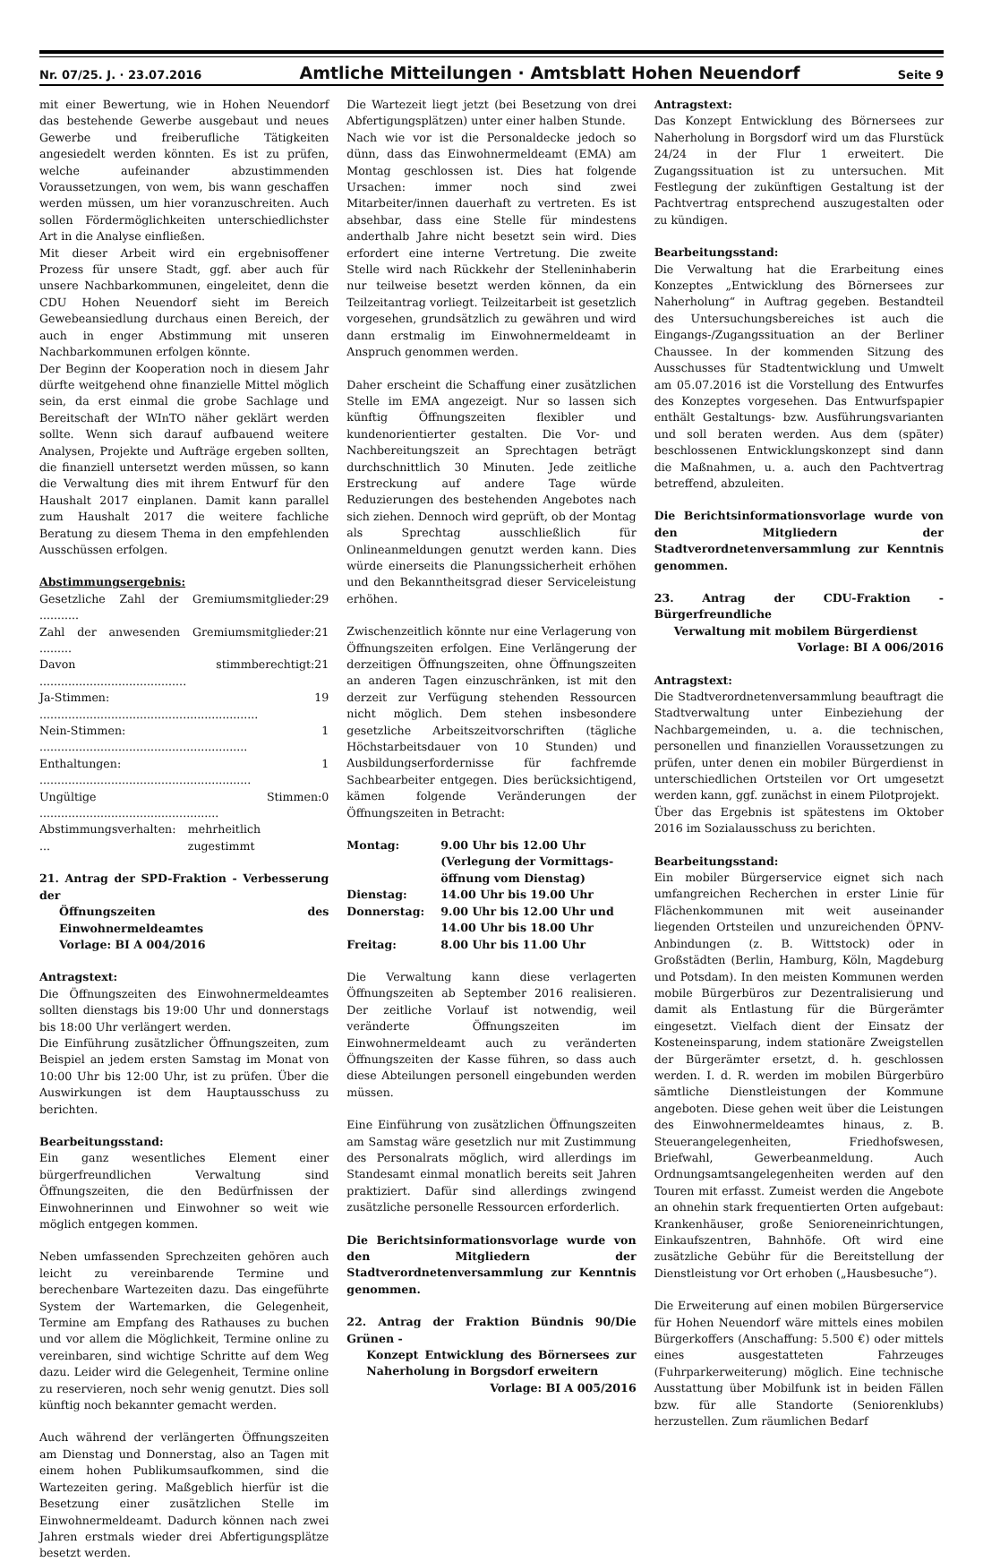Nr. 07/25. J. · 23.07.2016 Amtliche Mitteilungen · Amtsblatt Hohen Neuendorf Seite 9
mit einer Bewertung, wie in Hohen Neuendorf das bestehende Gewerbe ausgebaut und neues Gewerbe und freiberufliche Tätigkeiten angesiedelt werden könnten. Es ist zu prüfen, welche aufeinander abzustimmenden Voraussetzungen, von wem, bis wann geschaffen werden müssen, um hier voranzuschreiten. Auch sollen Fördermöglichkeiten unterschiedlichster Art in die Analyse einfließen.
Mit dieser Arbeit wird ein ergebnisoffener Prozess für unsere Stadt, ggf. aber auch für unsere Nachbarkommunen, eingeleitet, denn die CDU Hohen Neuendorf sieht im Bereich Gewebeansiedlung durchaus einen Bereich, der auch in enger Abstimmung mit unseren Nachbarkommunen erfolgen könnte.
Der Beginn der Kooperation noch in diesem Jahr dürfte weitgehend ohne finanzielle Mittel möglich sein, da erst einmal die grobe Sachlage und Bereitschaft der WInTO näher geklärt werden sollte. Wenn sich darauf aufbauend weitere Analysen, Projekte und Aufträge ergeben sollten, die finanziell untersetzt werden müssen, so kann die Verwaltung dies mit ihrem Entwurf für den Haushalt 2017 einplanen. Damit kann parallel zum Haushalt 2017 die weitere fachliche Beratung zu diesem Thema in den empfehlenden Ausschüssen erfolgen.
Abstimmungsergebnis:
Gesetzliche Zahl der Gremiumsmitglieder: ........... 29
Zahl der anwesenden Gremiumsmitglieder: ......... 21
Davon stimmberechtigt: ......................................... 21
Ja-Stimmen: ............................................................. 19
Nein-Stimmen: .......................................................... 1
Enthaltungen: ........................................................... 1
Ungültige Stimmen: .................................................. 0
Abstimmungsverhalten: ... mehrheitlich zugestimmt
21. Antrag der SPD-Fraktion - Verbesserung der
Öffnungszeiten des Einwohnermeldeamtes
Vorlage: BI A 004/2016
Antragstext:
Die Öffnungszeiten des Einwohnermeldeamtes sollten dienstags bis 19:00 Uhr und donnerstags bis 18:00 Uhr verlängert werden.
Die Einführung zusätzlicher Öffnungszeiten, zum Beispiel an jedem ersten Samstag im Monat von 10:00 Uhr bis 12:00 Uhr, ist zu prüfen. Über die Auswirkungen ist dem Hauptausschuss zu berichten.
Bearbeitungsstand:
Ein ganz wesentliches Element einer bürgerfreundlichen Verwaltung sind Öffnungszeiten, die den Bedürfnissen der Einwohnerinnen und Einwohner so weit wie möglich entgegen kommen.
Neben umfassenden Sprechzeiten gehören auch leicht zu vereinbarende Termine und berechenbare Wartezeiten dazu. Das eingeführte System der Wartemarken, die Gelegenheit, Termine am Empfang des Rathauses zu buchen und vor allem die Möglichkeit, Termine online zu vereinbaren, sind wichtige Schritte auf dem Weg dazu. Leider wird die Gelegenheit, Termine online zu reservieren, noch sehr wenig genutzt. Dies soll künftig noch bekannter gemacht werden.
Auch während der verlängerten Öffnungszeiten am Dienstag und Donnerstag, also an Tagen mit einem hohen Publikumsaufkommen, sind die Wartezeiten gering. Maßgeblich hierfür ist die Besetzung einer zusätzlichen Stelle im Einwohnermeldeamt. Dadurch können nach zwei Jahren erstmals wieder drei Abfertigungsplätze besetzt werden.
Die Wartezeit liegt jetzt (bei Besetzung von drei Abfertigungsplätzen) unter einer halben Stunde.
Nach wie vor ist die Personaldecke jedoch so dünn, dass das Einwohnermeldeamt (EMA) am Montag geschlossen ist. Dies hat folgende Ursachen: immer noch sind zwei Mitarbeiter/innen dauerhaft zu vertreten. Es ist absehbar, dass eine Stelle für mindestens anderthalb Jahre nicht besetzt sein wird. Dies erfordert eine interne Vertretung. Die zweite Stelle wird nach Rückkehr der Stelleninhaberin nur teilweise besetzt werden können, da ein Teilzeitantrag vorliegt. Teilzeitarbeit ist gesetzlich vorgesehen, grundsätzlich zu gewähren und wird dann erstmalig im Einwohnermeldeamt in Anspruch genommen werden.
Daher erscheint die Schaffung einer zusätzlichen Stelle im EMA angezeigt. Nur so lassen sich künftig Öffnungszeiten flexibler und kundenorientierter gestalten. Die Vor- und Nachbereitungszeit an Sprechtagen beträgt durchschnittlich 30 Minuten. Jede zeitliche Erstreckung auf andere Tage würde Reduzierungen des bestehenden Angebotes nach sich ziehen. Dennoch wird geprüft, ob der Montag als Sprechtag ausschließlich für Onlineanmeldungen genutzt werden kann. Dies würde einerseits die Planungssicherheit erhöhen und den Bekanntheitsgrad dieser Serviceleistung erhöhen.
Zwischenzeitlich könnte nur eine Verlagerung von Öffnungszeiten erfolgen. Eine Verlängerung der derzeitigen Öffnungszeiten, ohne Öffnungszeiten an anderen Tagen einzuschränken, ist mit den derzeit zur Verfügung stehenden Ressourcen nicht möglich. Dem stehen insbesondere gesetzliche Arbeitszeitvorschriften (tägliche Höchstarbeitsdauer von 10 Stunden) und Ausbildungserfordernisse für fachfremde Sachbearbeiter entgegen. Dies berücksichtigend, kämen folgende Veränderungen der Öffnungszeiten in Betracht:
| Montag: | 9.00 Uhr bis 12.00 Uhr (Verlegung der Vormittags- öffnung vom Dienstag) |
| Dienstag: | 14.00 Uhr bis 19.00 Uhr |
| Donnerstag: | 9.00 Uhr bis 12.00 Uhr und 14.00 Uhr bis 18.00 Uhr |
| Freitag: | 8.00 Uhr bis 11.00 Uhr |
Die Verwaltung kann diese verlagerten Öffnungszeiten ab September 2016 realisieren. Der zeitliche Vorlauf ist notwendig, weil veränderte Öffnungszeiten im Einwohnermeldeamt auch zu veränderten Öffnungszeiten der Kasse führen, so dass auch diese Abteilungen personell eingebunden werden müssen.
Eine Einführung von zusätzlichen Öffnungszeiten am Samstag wäre gesetzlich nur mit Zustimmung des Personalrats möglich, wird allerdings im Standesamt einmal monatlich bereits seit Jahren praktiziert. Dafür sind allerdings zwingend zusätzliche personelle Ressourcen erforderlich.
Die Berichtsinformationsvorlage wurde von den Mitgliedern der Stadtverordnetenversammlung zur Kenntnis genommen.
22. Antrag der Fraktion Bündnis 90/Die Grünen -
Konzept Entwicklung des Börnersees zur Naherholung in Borgsdorf erweitern
Vorlage: BI A 005/2016
Antragstext:
Das Konzept Entwicklung des Börnersees zur Naherholung in Borgsdorf wird um das Flurstück 24/24 in der Flur 1 erweitert. Die Zugangssituation ist zu untersuchen. Mit Festlegung der zukünftigen Gestaltung ist der Pachtvertrag entsprechend auszugestalten oder zu kündigen.
Bearbeitungsstand:
Die Verwaltung hat die Erarbeitung eines Konzeptes „Entwicklung des Börnersees zur Naherholung“ in Auftrag gegeben. Bestandteil des Untersuchungsbereiches ist auch die Eingangs-/Zugangssituation an der Berliner Chaussee. In der kommenden Sitzung des Ausschusses für Stadtentwicklung und Umwelt am 05.07.2016 ist die Vorstellung des Entwurfes des Konzeptes vorgesehen. Das Entwurfspapier enthält Gestaltungs- bzw. Ausführungsvarianten und soll beraten werden. Aus dem (später) beschlossenen Entwicklungskonzept sind dann die Maßnahmen, u. a. auch den Pachtvertrag betreffend, abzuleiten.
Die Berichtsinformationsvorlage wurde von den Mitgliedern der Stadtverordnetenversammlung zur Kenntnis genommen.
23. Antrag der CDU-Fraktion - Bürgerfreundliche
Verwaltung mit mobilem Bürgerdienst
Vorlage: BI A 006/2016
Antragstext:
Die Stadtverordnetenversammlung beauftragt die Stadtverwaltung unter Einbeziehung der Nachbargemeinden, u. a. die technischen, personellen und finanziellen Voraussetzungen zu prüfen, unter denen ein mobiler Bürgerdienst in unterschiedlichen Ortsteilen vor Ort umgesetzt werden kann, ggf. zunächst in einem Pilotprojekt.
Über das Ergebnis ist spätestens im Oktober 2016 im Sozialausschuss zu berichten.
Bearbeitungsstand:
Ein mobiler Bürgerservice eignet sich nach umfangreichen Recherchen in erster Linie für Flächenkommunen mit weit auseinander liegenden Ortsteilen und unzureichenden ÖPNV-Anbindungen (z. B. Wittstock) oder in Großstädten (Berlin, Hamburg, Köln, Magdeburg und Potsdam). In den meisten Kommunen werden mobile Bürgerbüros zur Dezentralisierung und damit als Entlastung für die Bürgerämter eingesetzt. Vielfach dient der Einsatz der Kosteneinsparung, indem stationäre Zweigstellen der Bürgerämter ersetzt, d. h. geschlossen werden. I. d. R. werden im mobilen Bürgerbüro sämtliche Dienstleistungen der Kommune angeboten. Diese gehen weit über die Leistungen des Einwohnermeldeamtes hinaus, z. B. Steuerangelegenheiten, Friedhofswesen, Briefwahl, Gewerbeanmeldung. Auch Ordnungsamtsangelegenheiten werden auf den Touren mit erfasst. Zumeist werden die Angebote an ohnehin stark frequentierten Orten aufgebaut: Krankenhäuser, große Senioreneinrichtungen, Einkaufszentren, Bahnhöfe. Oft wird eine zusätzliche Gebühr für die Bereitstellung der Dienstleistung vor Ort erhoben („Hausbesuche“).
Die Erweiterung auf einen mobilen Bürgerservice für Hohen Neuendorf wäre mittels eines mobilen Bürgerkoffers (Anschaffung: 5.500 €) oder mittels eines ausgestatteten Fahrzeuges (Fuhrparkerweiterung) möglich. Eine technische Ausstattung über Mobilfunk ist in beiden Fällen bzw. für alle Standorte (Seniorenklubs) herzustellen. Zum räumlichen Bedarf